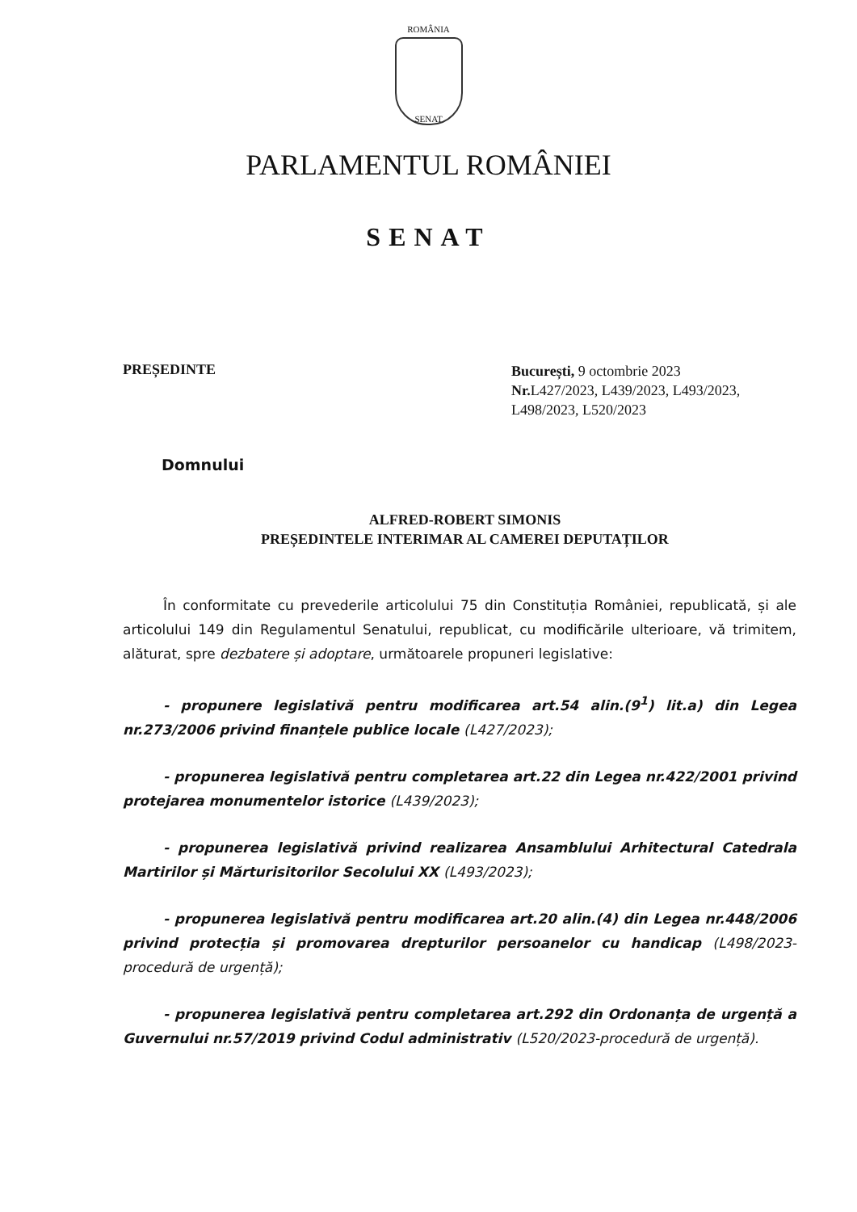ROMÂNIA
SENAT
PARLAMENTUL ROMÂNIEI
SENAT
PREȘEDINTE
București, 9 octombrie 2023
Nr. L427/2023, L439/2023, L493/2023, L498/2023, L520/2023
Domnului
ALFRED-ROBERT SIMONIS
PREȘEDINTELE INTERIMAR AL CAMEREI DEPUTAȚILOR
În conformitate cu prevederile articolului 75 din Constituția României, republicată, și ale articolului 149 din Regulamentul Senatului, republicat, cu modificările ulterioare, vă trimitem, alăturat, spre dezbatere și adoptare, următoarele propuneri legislative:
- propunere legislativă pentru modificarea art.54 alin.(9<sup>1</sup>) lit.a) din Legea nr.273/2006 privind finanțele publice locale (L427/2023);
- propunerea legislativă pentru completarea art.22 din Legea nr.422/2001 privind protejarea monumentelor istorice (L439/2023);
- propunerea legislativă privind realizarea Ansamblului Arhitectural Catedrala Martirilor și Mărturisitorilor Secolului XX (L493/2023);
- propunerea legislativă pentru modificarea art.20 alin.(4) din Legea nr.448/2006 privind protecția și promovarea drepturilor persoanelor cu handicap (L498/2023-procedură de urgență);
- propunerea legislativă pentru completarea art.292 din Ordonanța de urgență a Guvernului nr.57/2019 privind Codul administrativ (L520/2023-procedură de urgență).